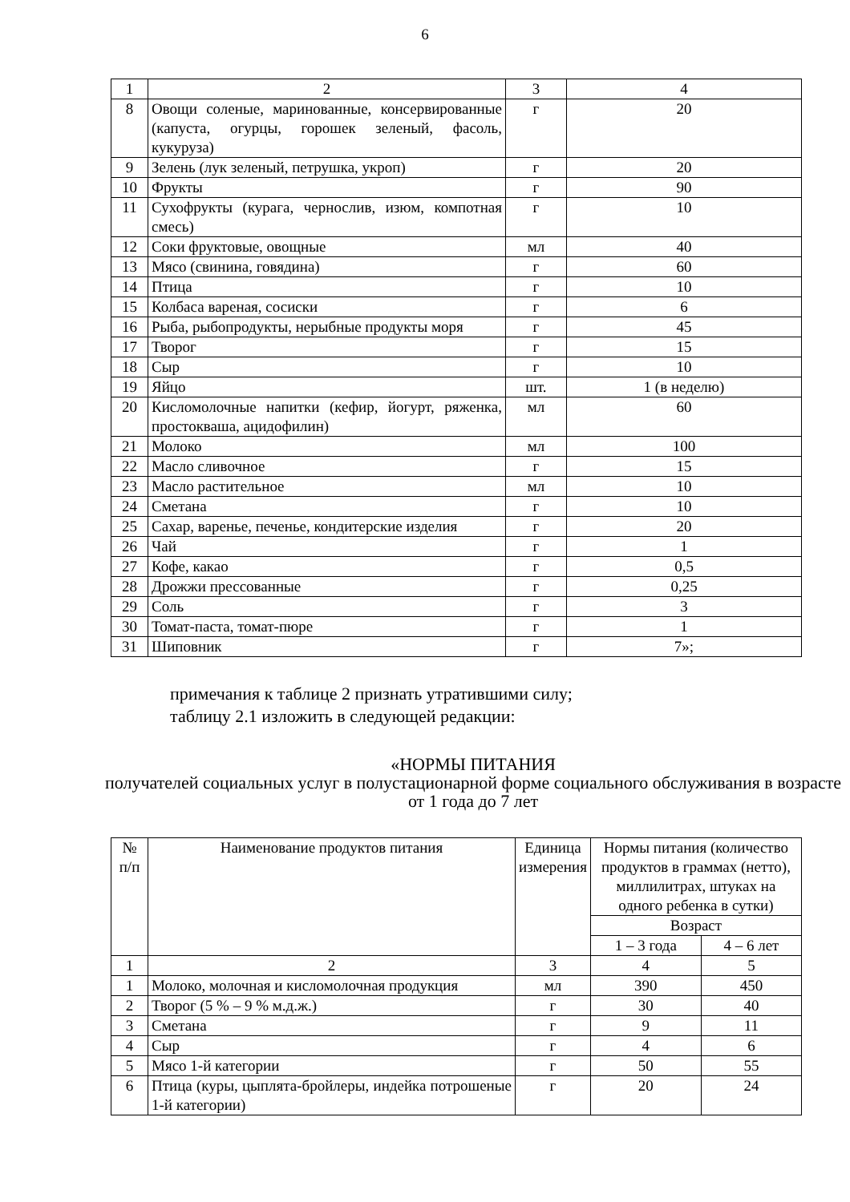6
| 1 | 2 | 3 | 4 |
| 8 | Овощи соленые, маринованные, консервированные (капуста, огурцы, горошек зеленый, фасоль, кукуруза) | г | 20 |
| 9 | Зелень (лук зеленый, петрушка, укроп) | г | 20 |
| 10 | Фрукты | г | 90 |
| 11 | Сухофрукты (курага, чернослив, изюм, компотная смесь) | г | 10 |
| 12 | Соки фруктовые, овощные | мл | 40 |
| 13 | Мясо (свинина, говядина) | г | 60 |
| 14 | Птица | г | 10 |
| 15 | Колбаса вареная, сосиски | г | 6 |
| 16 | Рыба, рыбопродукты, нерыбные продукты моря | г | 45 |
| 17 | Творог | г | 15 |
| 18 | Сыр | г | 10 |
| 19 | Яйцо | шт. | 1 (в неделю) |
| 20 | Кисломолочные напитки (кефир, йогурт, ряженка, простокваша, ацидофилин) | мл | 60 |
| 21 | Молоко | мл | 100 |
| 22 | Масло сливочное | г | 15 |
| 23 | Масло растительное | мл | 10 |
| 24 | Сметана | г | 10 |
| 25 | Сахар, варенье, печенье, кондитерские изделия | г | 20 |
| 26 | Чай | г | 1 |
| 27 | Кофе, какао | г | 0,5 |
| 28 | Дрожжи прессованные | г | 0,25 |
| 29 | Соль | г | 3 |
| 30 | Томат-паста, томат-пюре | г | 1 |
| 31 | Шиповник | г | 7»; |
примечания к таблице 2 признать утратившими силу;
таблицу 2.1 изложить в следующей редакции:
«НОРМЫ ПИТАНИЯ
получателей социальных услуг в полустационарной форме социального обслуживания в возрасте от 1 года до 7 лет
| № п/п | Наименование продуктов питания | Единица измерения | Нормы питания (количество продуктов в граммах (нетто), миллилитрах, штуках на одного ребенка в сутки) | |
| --- | --- | --- | --- | --- |
| | | | Возраст | |
| | | | 1 – 3 года | 4 – 6 лет |
| 1 | 2 | 3 | 4 | 5 |
| 1 | Молоко, молочная и кисломолочная продукция | мл | 390 | 450 |
| 2 | Творог (5 % – 9 % м.д.ж.) | г | 30 | 40 |
| 3 | Сметана | г | 9 | 11 |
| 4 | Сыр | г | 4 | 6 |
| 5 | Мясо 1-й категории | г | 50 | 55 |
| 6 | Птица (куры, цыплята-бройлеры, индейка потрошеные 1-й категории) | г | 20 | 24 |